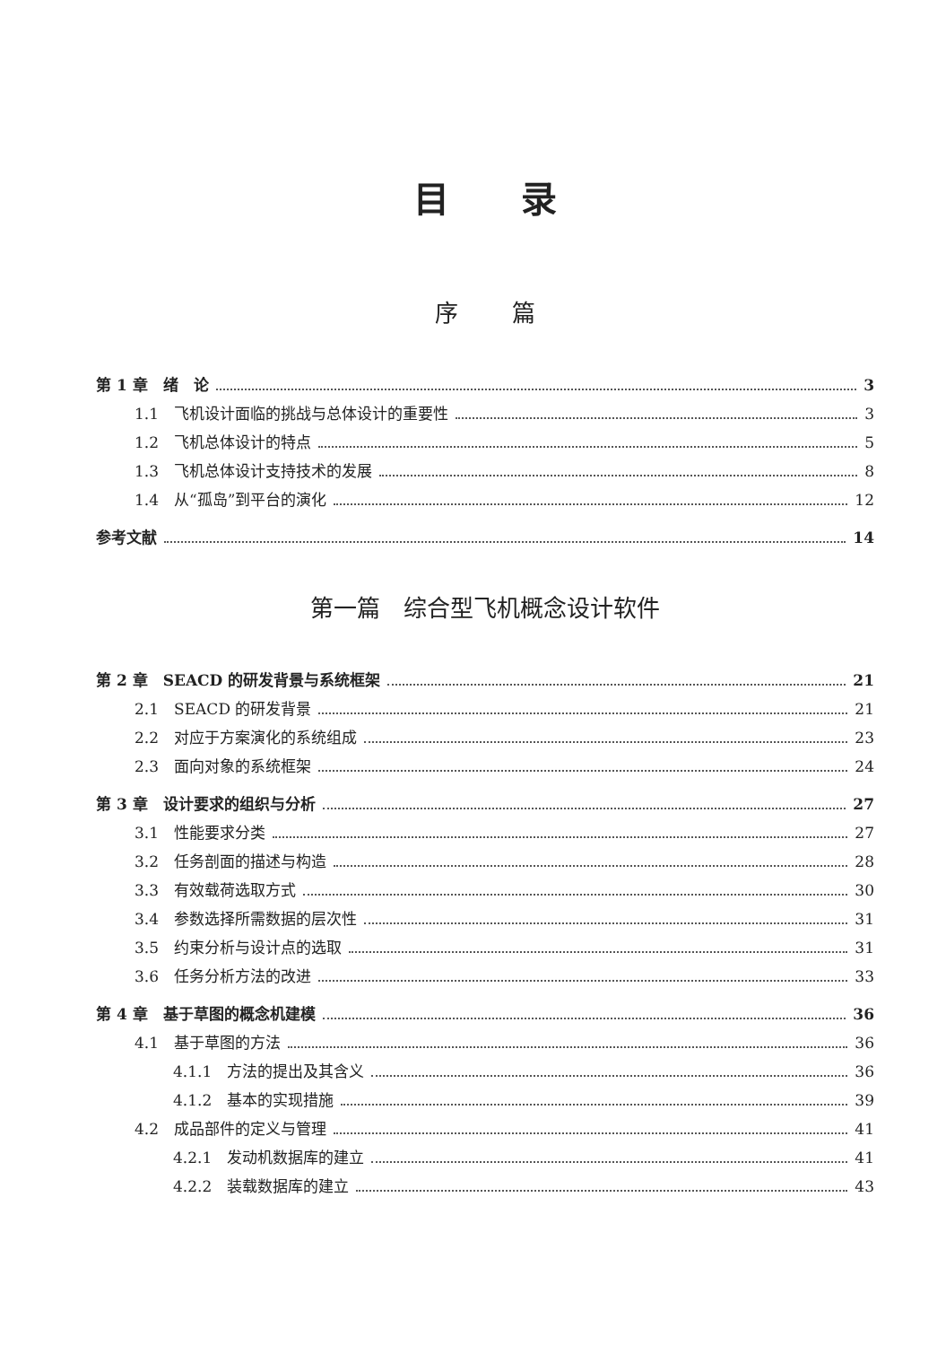目录
序篇
第 1 章　绪　论 3
1.1　飞机设计面临的挑战与总体设计的重要性 3
1.2　飞机总体设计的特点 5
1.3　飞机总体设计支持技术的发展 8
1.4　从“孤岛”到平台的演化 12
参考文献 14
第一篇　综合型飞机概念设计软件
第 2 章　SEACD 的研发背景与系统框架 21
2.1　SEACD 的研发背景 21
2.2　对应于方案演化的系统组成 23
2.3　面向对象的系统框架 24
第 3 章　设计要求的组织与分析 27
3.1　性能要求分类 27
3.2　任务剖面的描述与构造 28
3.3　有效载荷选取方式 30
3.4　参数选择所需数据的层次性 31
3.5　约束分析与设计点的选取 31
3.6　任务分析方法的改进 33
第 4 章　基于草图的概念机建模 36
4.1　基于草图的方法 36
4.1.1　方法的提出及其含义 36
4.1.2　基本的实现措施 39
4.2　成品部件的定义与管理 41
4.2.1　发动机数据库的建立 41
4.2.2　装载数据库的建立 43